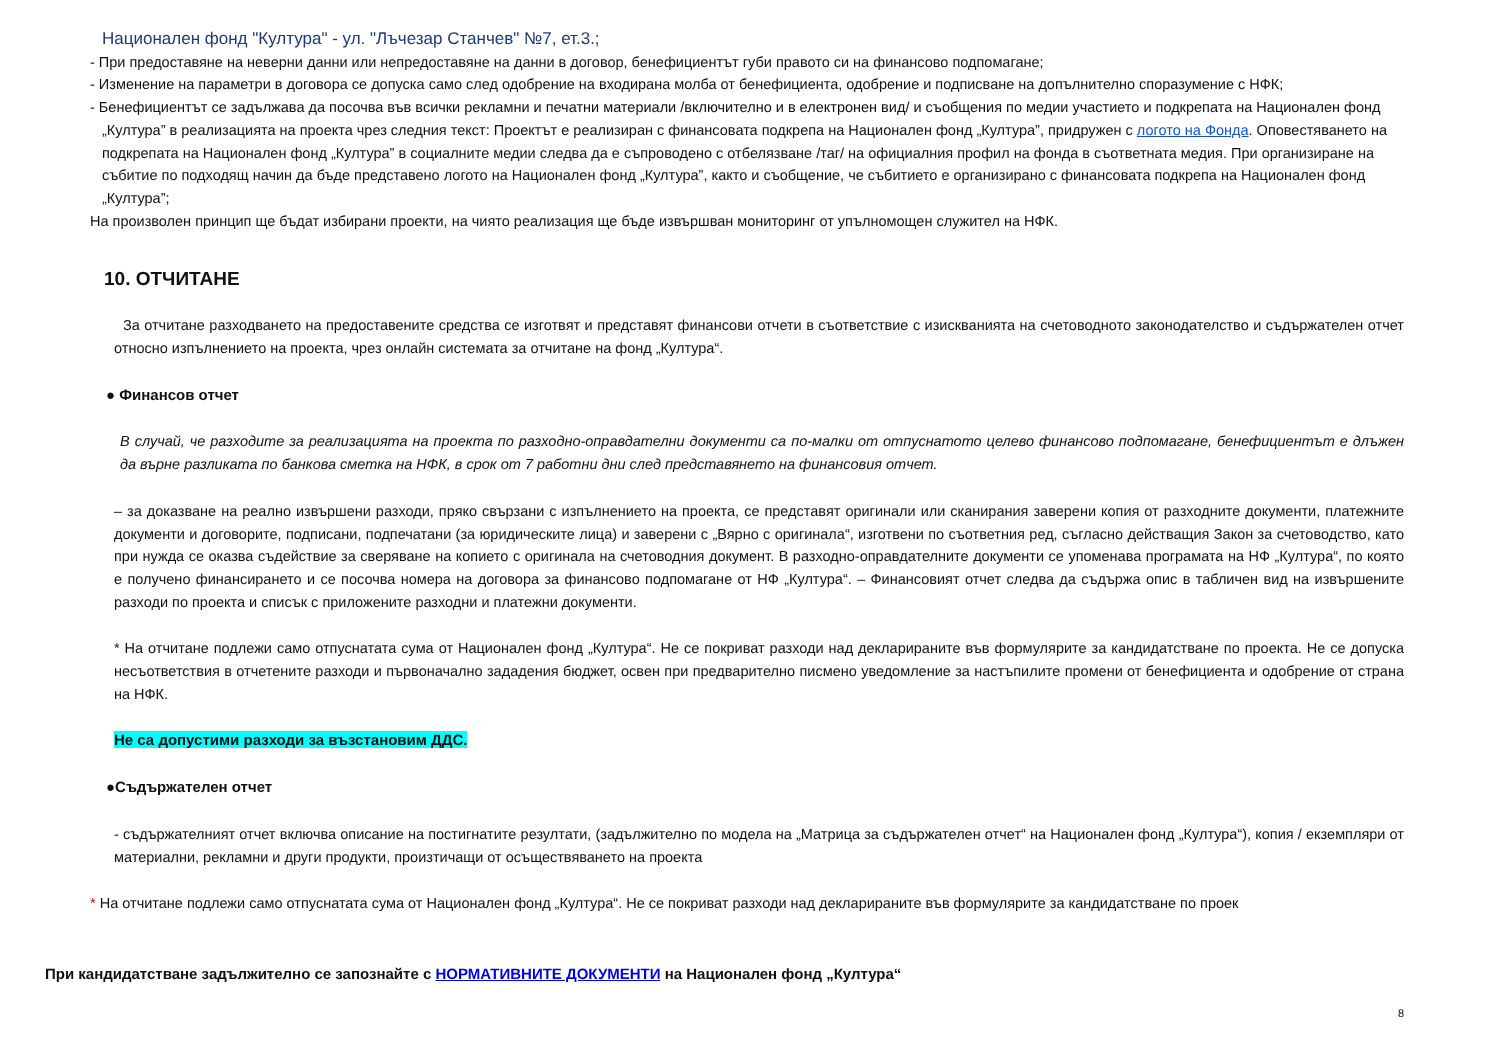Национален фонд "Култура" - ул. "Лъчезар Станчев" №7, ет.3.;
- При предоставяне на неверни данни или непредоставяне на данни в договор, бенефициентът губи правото си на финансово подпомагане;
- Изменение на параметри в договора се допуска само след одобрение на входирана молба от бенефициента, одобрение и подписване на допълнително споразумение с НФК;
- Бенефициентът се задължава да посочва във всички рекламни и печатни материали /включително и в електронен вид/ и съобщения по медии участието и подкрепата на Национален фонд
„Култура” в реализацията на проекта чрез следния текст: Проектът е реализиран с финансовата подкрепа на Национален фонд „Култура”, придружен с логото на Фонда. Оповестяването на
подкрепата на Национален фонд „Култура” в социалните медии следва да е съпроводено с отбелязване /таг/ на официалния профил на фонда в съответната медия. При организиране на
събитие по подходящ начин да бъде представено логото на Национален фонд „Култура”, както и съобщение, че събитието е организирано с финансовата подкрепа на Национален фонд
„Култура”;
На произволен принцип ще бъдат избирани проекти, на чиято реализация ще бъде извършван мониторинг от упълномощен служител на НФК.
10. ОТЧИТАНЕ
За отчитане разходването на предоставените средства се изготвят и представят финансови отчети в съответствие с изискванията на счетоводното законодателство и съдържателен отчет относно изпълнението на проекта, чрез онлайн системата за отчитане на фонд „Култура“.
● Финансов отчет
В случай, че разходите за реализацията на проекта по разходно-оправдателни документи са по-малки от отпуснатото целево финансово подпомагане, бенефициентът е длъжен да върне разликата по банкова сметка на НФК, в срок от 7 работни дни след представянето на финансовия отчет.
– за доказване на реално извършени разходи, пряко свързани с изпълнението на проекта, се представят оригинали или сканирания заверени копия от разходните документи, платежните документи и договорите, подписани, подпечатани (за юридическите лица) и заверени с „Вярно с оригинала“, изготвени по съответния ред, съгласно действащия Закон за счетоводство, като при нужда се оказва съдействие за сверяване на копието с оригинала на счетоводния документ. В разходно-оправдателните документи се упоменава програмата на НФ „Култура“, по която е получено финансирането и се посочва номера на договора за финансово подпомагане от НФ „Култура“. – Финансовият отчет следва да съдържа опис в табличен вид на извършените разходи по проекта и списък с приложените разходни и платежни документи.
* На отчитане подлежи само отпуснатата сума от Национален фонд „Култура“. Не се покриват разходи над декларираните във формулярите за кандидатстване по проекта. Не се допуска несъответствия в отчетените разходи и първоначално зададения бюджет, освен при предварително писмено уведомление за настъпилите промени от бенефициента и одобрение от страна на НФК.
Не са допустими разходи за възстановим ДДС.
●Съдържателен отчет
- съдържателният отчет включва описание на постигнатите резултати, (задължително по модела на „Матрица за съдържателен отчет“ на Национален фонд „Култура“), копия / екземпляри от материални, рекламни и други продукти, произтичащи от осъществяването на проекта
* На отчитане подлежи само отпуснатата сума от Национален фонд „Култура“. Не се покриват разходи над декларираните във формулярите за кандидатстване по проек
При кандидатстване задължително се запознайте с НОРМАТИВНИТЕ ДОКУМЕНТИ на Национален фонд „Култура“
8